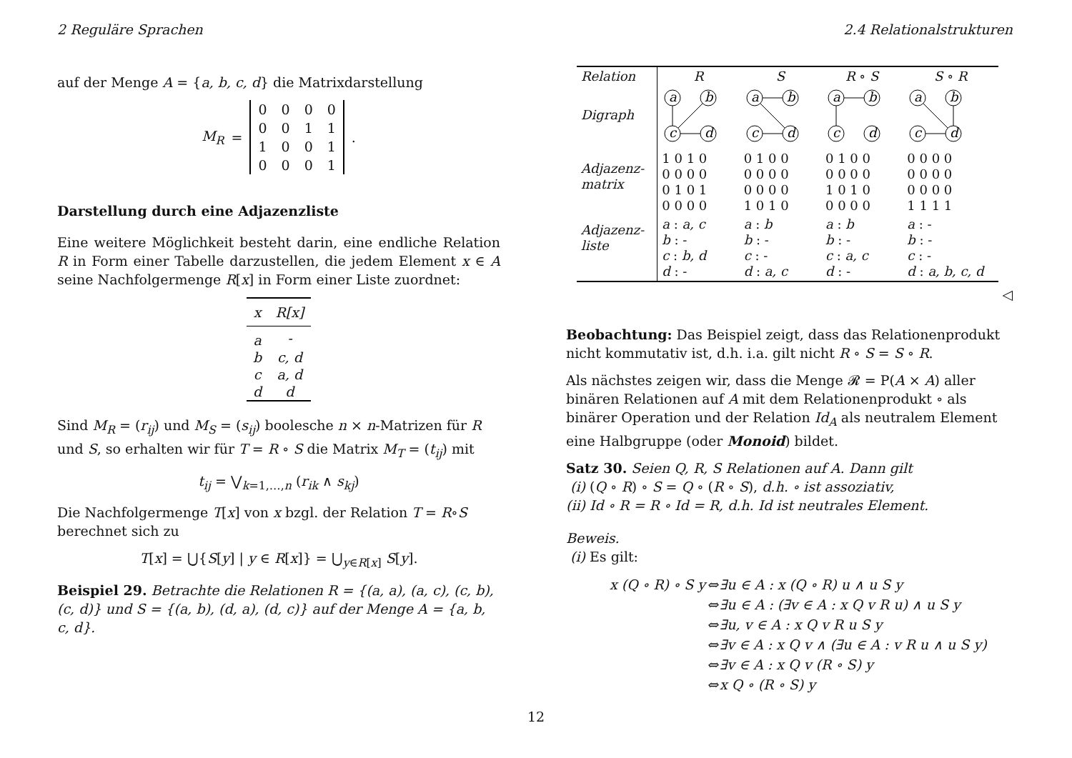2 Reguläre Sprachen 2.4 Relationalstrukturen
auf der Menge A = {a, b, c, d} die Matrixdarstellung
M<sub>R</sub> =
| 0 | 0 | 0 | 0 |
| 0 | 0 | 1 | 1 |
| 1 | 0 | 0 | 1 |
| 0 | 0 | 0 | 1 |
.
Darstellung durch eine Adjazenzliste
Eine weitere Möglichkeit besteht darin, eine endliche Relation R in Form einer Tabelle darzustellen, die jedem Element x ∈ A seine Nachfolgermenge R[x] in Form einer Liste zuordnet:
| x | R[x] |
| --- | --- |
| a | - |
| b | c, d |
| c | a, d |
| d | d |
Sind M<sub>R</sub> = (r<sub>ij</sub>) und M<sub>S</sub> = (s<sub>ij</sub>) boolesche n × n-Matrizen für R und S, so erhalten wir für T = R ∘ S die Matrix M<sub>T</sub> = (t<sub>ij</sub>) mit
t<sub>ij</sub> = ⋁<sub>k=1,…,n</sub> (r<sub>ik</sub> ∧ s<sub>kj</sub>)
Die Nachfolgermenge T[x] von x bzgl. der Relation T = R∘S berechnet sich zu
T[x] = ⋃{S[y] | y ∈ R[x]} = ⋃<sub>y∈R[x]</sub> S[y].
Beispiel 29. Betrachte die Relationen R = {(a, a), (a, c), (c, b), (c, d)} und S = {(a, b), (d, a), (d, c)} auf der Menge A = {a, b, c, d}.
| Relation | R | S | R ∘ S | S ∘ R |
| Digraph | a b c d | a b c d | a b c d | a b c d |
| Adjazenz- matrix | 1 0 1 0 0 0 0 0 0 1 0 1 0 0 0 0 | 0 1 0 0 0 0 0 0 0 0 0 0 1 0 1 0 | 0 1 0 0 0 0 0 0 1 0 1 0 0 0 0 0 | 0 0 0 0 0 0 0 0 0 0 0 0 1 1 1 1 |
| Adjazenz- liste | a : a, c b : - c : b, d d : - | a : b b : - c : - d : a, c | a : b b : - c : a, c d : - | a : - b : - c : - d : a, b, c, d |
◁
Beobachtung: Das Beispiel zeigt, dass das Relationenprodukt nicht kommutativ ist, d.h. i.a. gilt nicht R ∘ S = S ∘ R.
Als nächstes zeigen wir, dass die Menge 𝓡 = P(A × A) aller binären Relationen auf A mit dem Relationenprodukt ∘ als binärer Operation und der Relation Id<sub>A</sub> als neutralem Element eine Halbgruppe (oder Monoid) bildet.
Satz 30. Seien Q, R, S Relationen auf A. Dann gilt
(i) (Q ∘ R) ∘ S = Q ∘ (R ∘ S), d.h. ∘ ist assoziativ,
(ii) Id ∘ R = R ∘ Id = R, d.h. Id ist neutrales Element.
Beweis.
(i) Es gilt:
| x (Q ∘ R) ∘ S y | ⇔ | ∃u ∈ A : x (Q ∘ R) u ∧ u S y |
| | ⇔ | ∃u ∈ A : (∃v ∈ A : x Q v R u) ∧ u S y |
| | ⇔ | ∃u, v ∈ A : x Q v R u S y |
| | ⇔ | ∃v ∈ A : x Q v ∧ (∃u ∈ A : v R u ∧ u S y) |
| | ⇔ | ∃v ∈ A : x Q v (R ∘ S) y |
| | ⇔ | x Q ∘ (R ∘ S) y |
12